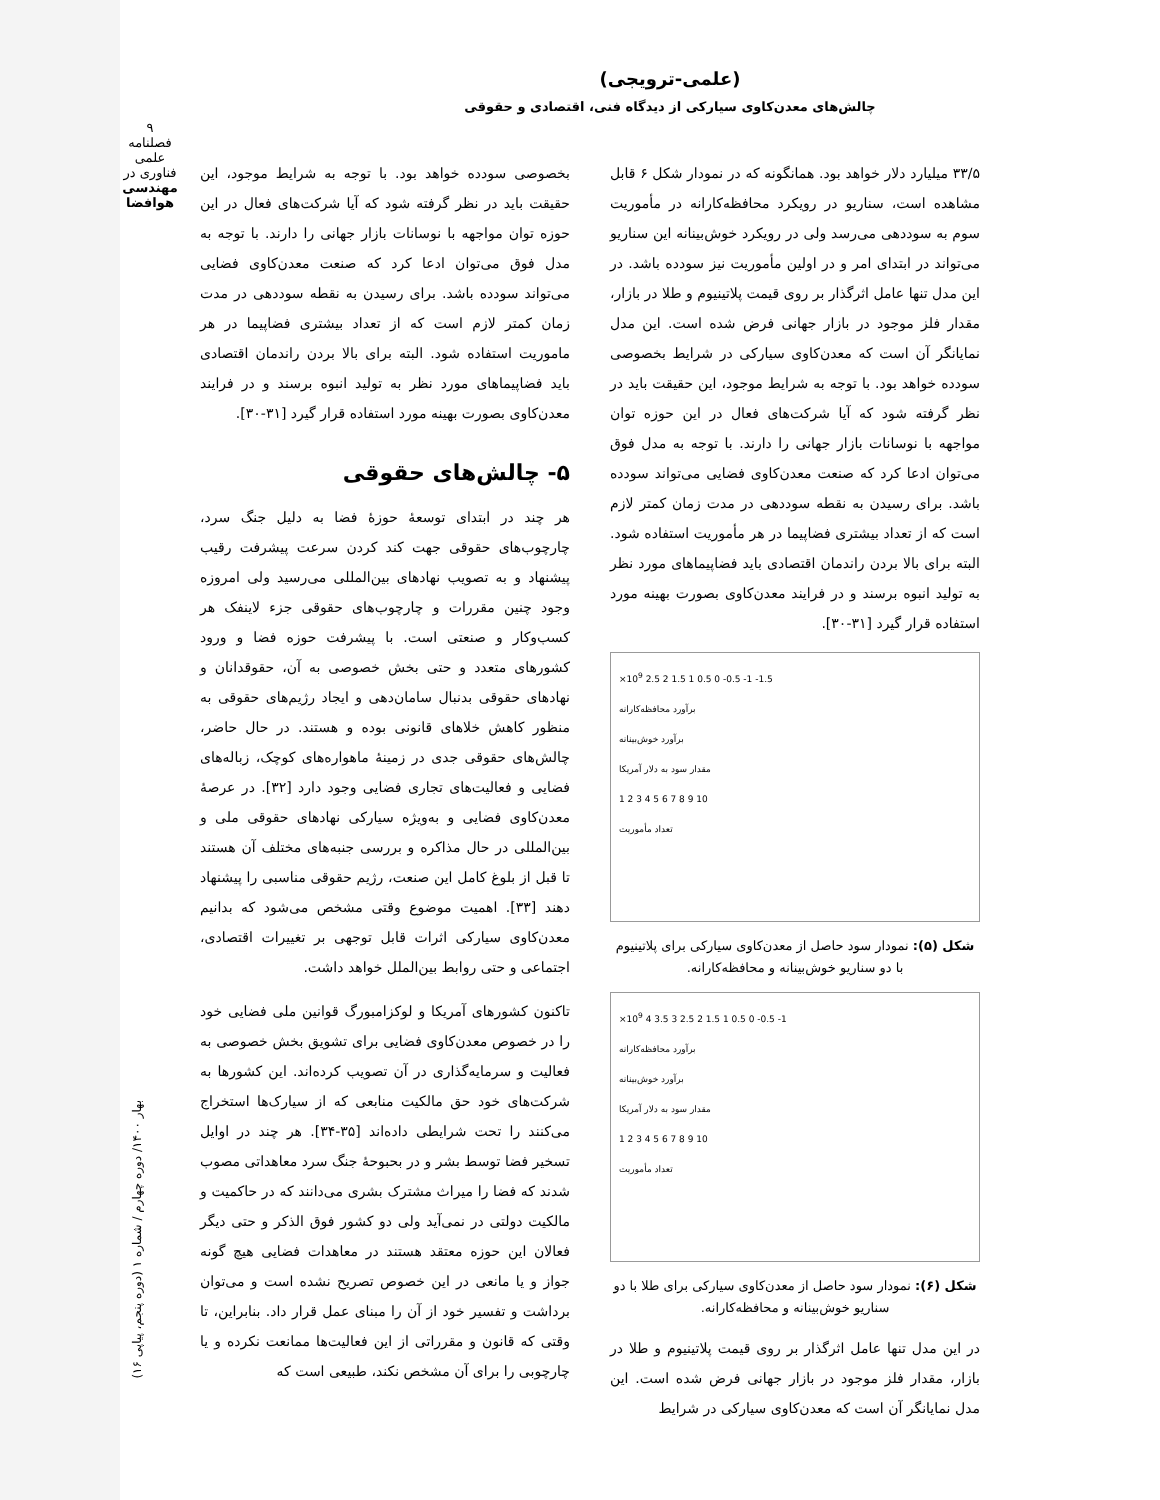۹
فصلنامه علمی
فناوری در
مهندسی هوافضا
(علمی-ترویجی)
چالش‌های معدن‌کاوی سیارکی از دیدگاه فنی، اقتصادی و حقوقی
۳۳/۵ میلیارد دلار خواهد بود. همانگونه که در نمودار شکل ۶ قابل مشاهده است، سناریو در رویکرد محافظه‌کارانه در مأموریت سوم به سوددهی می‌رسد ولی در رویکرد خوش‌بینانه این سناریو می‌تواند در ابتدای امر و در اولین مأموریت نیز سودده باشد. در این مدل تنها عامل اثرگذار بر روی قیمت پلاتینیوم و طلا در بازار، مقدار فلز موجود در بازار جهانی فرض شده است. این مدل نمایانگر آن است که معدن‌کاوی سیارکی در شرایط بخصوصی سودده خواهد بود. با توجه به شرایط موجود، این حقیقت باید در نظر گرفته شود که آیا شرکت‌های فعال در این حوزه توان مواجهه با نوسانات بازار جهانی را دارند. با توجه به مدل فوق می‌توان ادعا کرد که صنعت معدن‌کاوی فضایی می‌تواند سودده باشد. برای رسیدن به نقطه سوددهی در مدت زمان کمتر لازم است که از تعداد بیشتری فضاپیما در هر مأموریت استفاده شود. البته برای بالا بردن راندمان اقتصادی باید فضاپیماهای مورد نظر به تولید انبوه برسند و در فرایند معدن‌کاوی بصورت بهینه مورد استفاده قرار گیرد [۳۱-۳۰].
×10<sup>9</sup> 2.5 2 1.5 1 0.5 0 -0.5 -1 -1.5
برآورد محافظه‌کارانه
برآورد خوش‌بینانه
مقدار سود به دلار آمریکا
1 2 3 4 5 6 7 8 9 10
تعداد مأموریت
شکل (۵): نمودار سود حاصل از معدن‌کاوی سیارکی برای پلاتینیوم با دو سناریو خوش‌بینانه و محافظه‌کارانه.
×10<sup>9</sup> 4 3.5 3 2.5 2 1.5 1 0.5 0 -0.5 -1
برآورد محافظه‌کارانه
برآورد خوش‌بینانه
مقدار سود به دلار آمریکا
1 2 3 4 5 6 7 8 9 10
تعداد مأموریت
شکل (۶): نمودار سود حاصل از معدن‌کاوی سیارکی برای طلا با دو سناریو خوش‌بینانه و محافظه‌کارانه.
در این مدل تنها عامل اثرگذار بر روی قیمت پلاتینیوم و طلا در بازار، مقدار فلز موجود در بازار جهانی فرض شده است. این مدل نمایانگر آن است که معدن‌کاوی سیارکی در شرایط
بخصوصی سودده خواهد بود. با توجه به شرایط موجود، این حقیقت باید در نظر گرفته شود که آیا شرکت‌های فعال در این حوزه توان مواجهه با نوسانات بازار جهانی را دارند. با توجه به مدل فوق می‌توان ادعا کرد که صنعت معدن‌کاوی فضایی می‌تواند سودده باشد. برای رسیدن به نقطه سوددهی در مدت زمان کمتر لازم است که از تعداد بیشتری فضاپیما در هر ماموریت استفاده شود. البته برای بالا بردن راندمان اقتصادی باید فضاپیماهای مورد نظر به تولید انبوه برسند و در فرایند معدن‌کاوی بصورت بهینه مورد استفاده قرار گیرد [۳۱-۳۰].
۵- چالش‌های حقوقی
هر چند در ابتدای توسعهٔ حوزهٔ فضا به دلیل جنگ سرد، چارچوب‌های حقوقی جهت کند کردن سرعت پیشرفت رقیب پیشنهاد و به تصویب نهادهای بین‌المللی می‌رسید ولی امروزه وجود چنین مقررات و چارچوب‌های حقوقی جزء لاینفک هر کسب‌وکار و صنعتی است. با پیشرفت حوزه فضا و ورود کشورهای متعدد و حتی بخش خصوصی به آن، حقوقدانان و نهادهای حقوقی بدنبال سامان‌دهی و ایجاد رژیم‌های حقوقی به منظور کاهش خلاهای قانونی بوده و هستند. در حال حاضر، چالش‌های حقوقی جدی در زمینهٔ ماهواره‌های کوچک، زباله‌های فضایی و فعالیت‌های تجاری فضایی وجود دارد [۳۲]. در عرصهٔ معدن‌کاوی فضایی و به‌ویژه سیارکی نهادهای حقوقی ملی و بین‌المللی در حال مذاکره و بررسی جنبه‌های مختلف آن هستند تا قبل از بلوغ کامل این صنعت، رژیم حقوقی مناسبی را پیشنهاد دهند [۳۳]. اهمیت موضوع وقتی مشخص می‌شود که بدانیم معدن‌کاوی سیارکی اثرات قابل توجهی بر تغییرات اقتصادی، اجتماعی و حتی روابط بین‌الملل خواهد داشت.
تاکنون کشورهای آمریکا و لوکزامبورگ قوانین ملی فضایی خود را در خصوص معدن‌کاوی فضایی برای تشویق بخش خصوصی به فعالیت و سرمایه‌گذاری در آن تصویب کرده‌اند. این کشورها به شرکت‌های خود حق مالکیت منابعی که از سیارک‌ها استخراج می‌کنند را تحت شرایطی داده‌اند [۳۵-۳۴]. هر چند در اوایل تسخیر فضا توسط بشر و در بحبوحهٔ جنگ سرد معاهداتی مصوب شدند که فضا را میراث مشترک بشری می‌دانند که در حاکمیت و مالکیت دولتی در نمی‌آید ولی دو کشور فوق الذکر و حتی دیگر فعالان این حوزه معتقد هستند در معاهدات فضایی هیچ گونه جواز و یا مانعی در این خصوص تصریح نشده است و می‌توان برداشت و تفسیر خود از آن را مبنای عمل قرار داد. بنابراین، تا وقتی که قانون و مقرراتی از این فعالیت‌ها ممانعت نکرده و یا چارچوبی را برای آن مشخص نکند، طبیعی است که
بهار ۱۴۰۰/ دوره چهارم / شماره ۱ (دوره پنجم، پیاپی ۱۶)